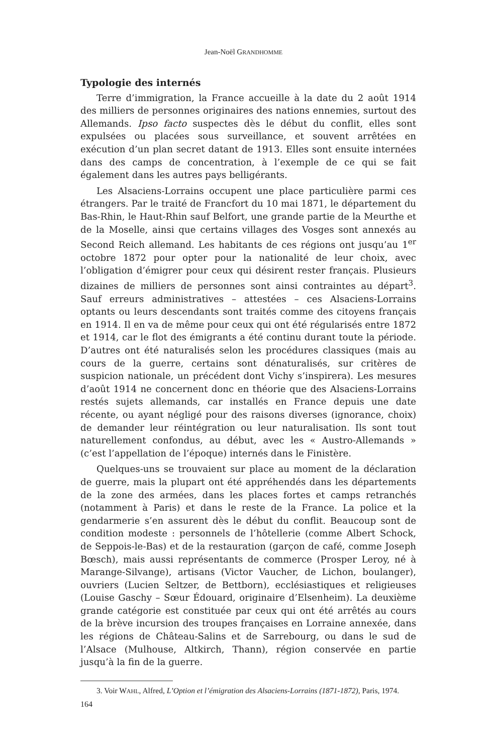Jean-Noël GRANDHOMME
Typologie des internés
Terre d’immigration, la France accueille à la date du 2 août 1914 des milliers de personnes originaires des nations ennemies, surtout des Allemands. Ipso facto suspectes dès le début du conflit, elles sont expulsées ou placées sous surveillance, et souvent arrêtées en exécution d’un plan secret datant de 1913. Elles sont ensuite internées dans des camps de concentration, à l’exemple de ce qui se fait également dans les autres pays belligérants.
Les Alsaciens-Lorrains occupent une place particulière parmi ces étrangers. Par le traité de Francfort du 10 mai 1871, le département du Bas-Rhin, le Haut-Rhin sauf Belfort, une grande partie de la Meurthe et de la Moselle, ainsi que certains villages des Vosges sont annexés au Second Reich allemand. Les habitants de ces régions ont jusqu’au 1<sup>er</sup> octobre 1872 pour opter pour la nationalité de leur choix, avec l’obligation d’émigrer pour ceux qui désirent rester français. Plusieurs dizaines de milliers de personnes sont ainsi contraintes au départ<sup>3</sup>. Sauf erreurs administratives – attestées – ces Alsaciens-Lorrains optants ou leurs descendants sont traités comme des citoyens français en 1914. Il en va de même pour ceux qui ont été régularisés entre 1872 et 1914, car le flot des émigrants a été continu durant toute la période. D’autres ont été naturalisés selon les procédures classiques (mais au cours de la guerre, certains sont dénaturalisés, sur critères de suspicion nationale, un précédent dont Vichy s’inspirera). Les mesures d’août 1914 ne concernent donc en théorie que des Alsaciens-Lorrains restés sujets allemands, car installés en France depuis une date récente, ou ayant négligé pour des raisons diverses (ignorance, choix) de demander leur réintégration ou leur naturalisation. Ils sont tout naturellement confondus, au début, avec les « Austro-Allemands » (c’est l’appellation de l’époque) internés dans le Finistère.
Quelques-uns se trouvaient sur place au moment de la déclaration de guerre, mais la plupart ont été appréhendés dans les départements de la zone des armées, dans les places fortes et camps retranchés (notamment à Paris) et dans le reste de la France. La police et la gendarmerie s’en assurent dès le début du conflit. Beaucoup sont de condition modeste : personnels de l’hôtellerie (comme Albert Schock, de Seppois-le-Bas) et de la restauration (garçon de café, comme Joseph Bœsch), mais aussi représentants de commerce (Prosper Leroy, né à Marange-Silvange), artisans (Victor Vaucher, de Lichon, boulanger), ouvriers (Lucien Seltzer, de Bettborn), ecclésiastiques et religieuses (Louise Gaschy – Sœur Édouard, originaire d’Elsenheim). La deuxième grande catégorie est constituée par ceux qui ont été arrêtés au cours de la brève incursion des troupes françaises en Lorraine annexée, dans les régions de Château-Salins et de Sarrebourg, ou dans le sud de l’Alsace (Mulhouse, Altkirch, Thann), région conservée en partie jusqu’à la fin de la guerre.
3. Voir WAHL, Alfred, L’Option et l’émigration des Alsaciens-Lorrains (1871-1872), Paris, 1974.
164